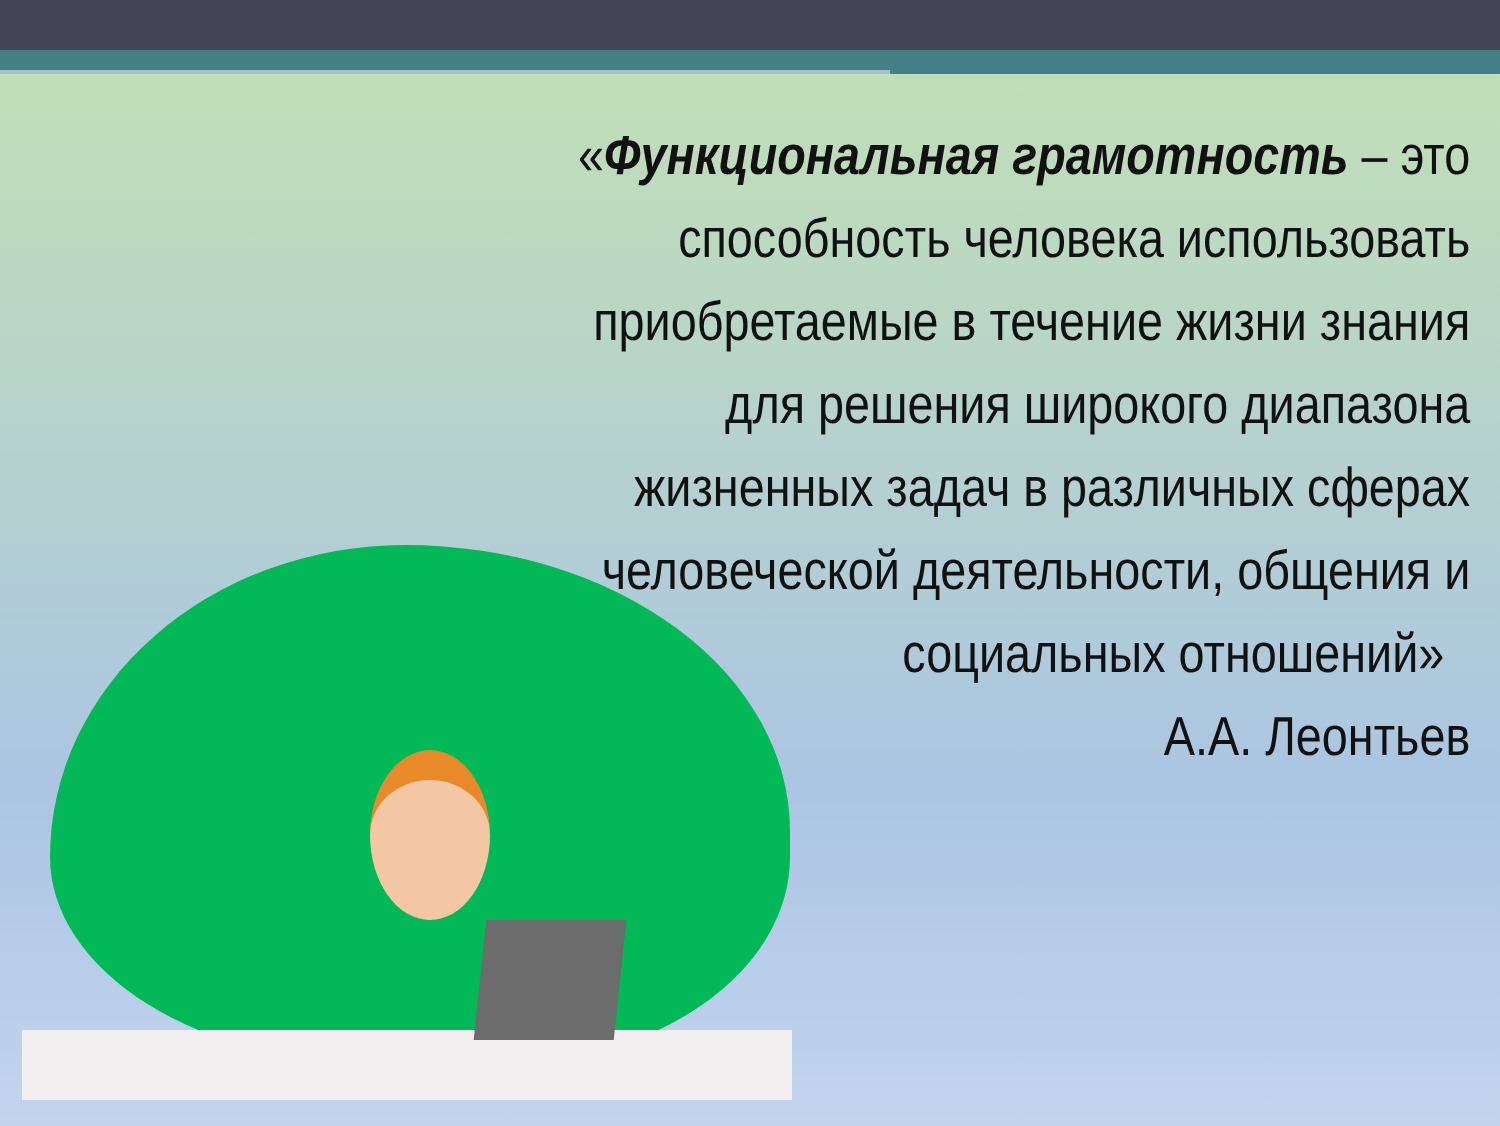«Функциональная грамотность – это способность человека использовать приобретаемые в течение жизни знания для решения широкого диапазона жизненных задач в различных сферах человеческой деятельности, общения и социальных отношений»
А.А. Леонтьев